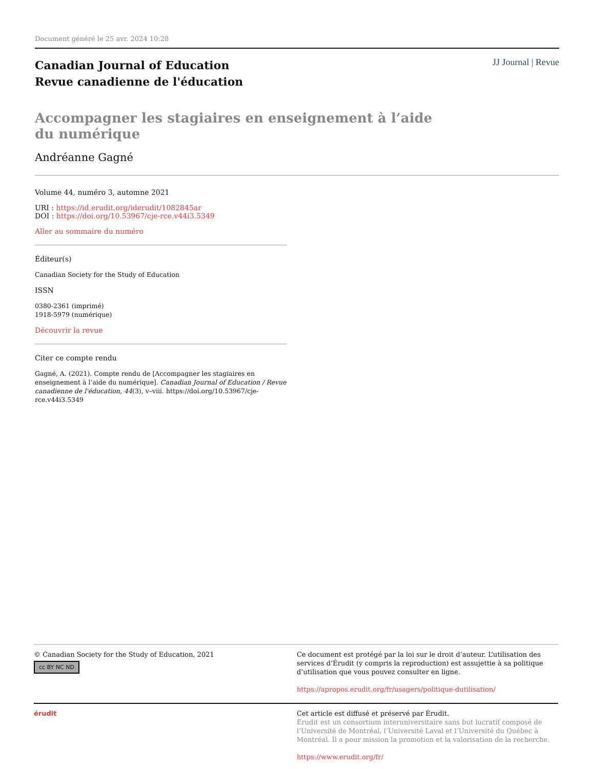Document généré le 25 avr. 2024 10:28
Canadian Journal of Education
Revue canadienne de l'éducation
JJ Journal | Revue
Accompagner les stagiaires en enseignement à l’aide du numérique
Andréanne Gagné
Volume 44, numéro 3, automne 2021
URI : https://id.erudit.org/iderudit/1082845ar
DOI : https://doi.org/10.53967/cje-rce.v44i3.5349
Aller au sommaire du numéro
Éditeur(s)
Canadian Society for the Study of Education
ISSN
0380-2361 (imprimé)
1918-5979 (numérique)
Découvrir la revue
Citer ce compte rendu
Gagné, A. (2021). Compte rendu de [Accompagner les stagiaires en enseignement à l’aide du numérique]. Canadian Journal of Education / Revue canadienne de l'éducation, 44(3), v–viii. https://doi.org/10.53967/cje-rce.v44i3.5349
© Canadian Society for the Study of Education, 2021
cc BY NC ND
Ce document est protégé par la loi sur le droit d’auteur. L’utilisation des services d’Érudit (y compris la reproduction) est assujettie à sa politique d’utilisation que vous pouvez consulter en ligne.
https://apropos.erudit.org/fr/usagers/politique-dutilisation/
érudit Cet article est diffusé et préservé par Érudit.
Érudit est un consortium interuniversitaire sans but lucratif composé de l’Université de Montréal, l’Université Laval et l’Université du Québec à Montréal. Il a pour mission la promotion et la valorisation de la recherche.
https://www.erudit.org/fr/